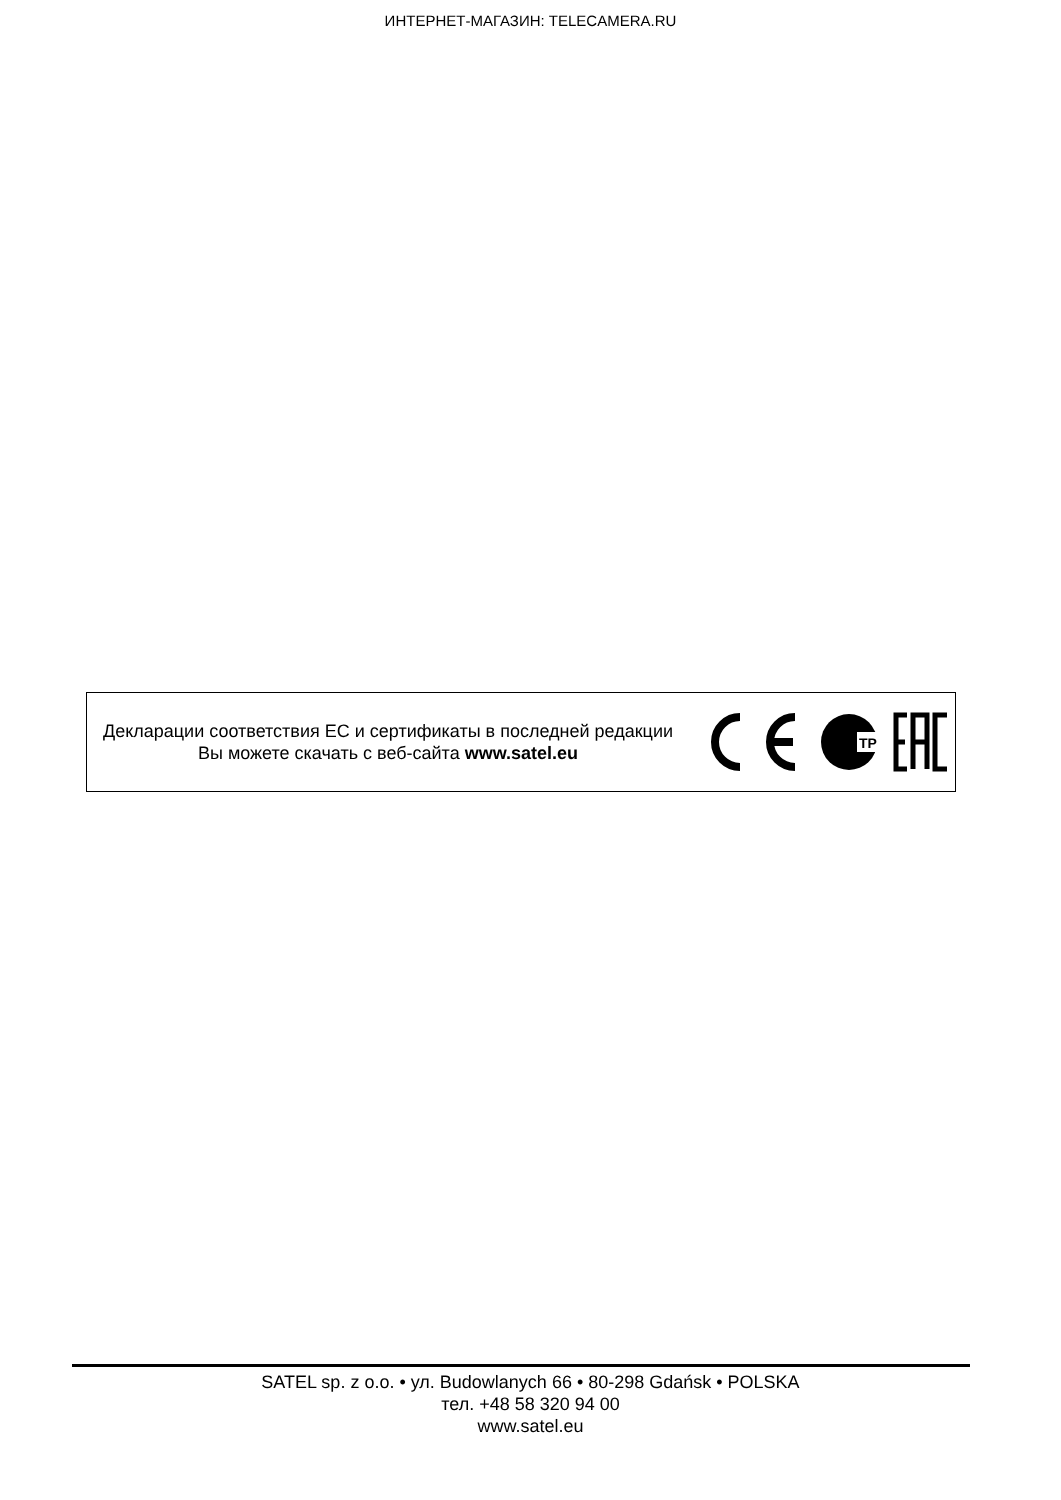ИНТЕРНЕТ-МАГАЗИН: TELECAMERA.RU
Декларации соответствия ЕС и сертификаты в последней редакции Вы можете скачать с веб-сайта www.satel.eu
ТР
SATEL sp. z o.o. • ул. Budowlanych 66 • 80-298 Gdańsk • POLSKA
тел. +48 58 320 94 00
www.satel.eu